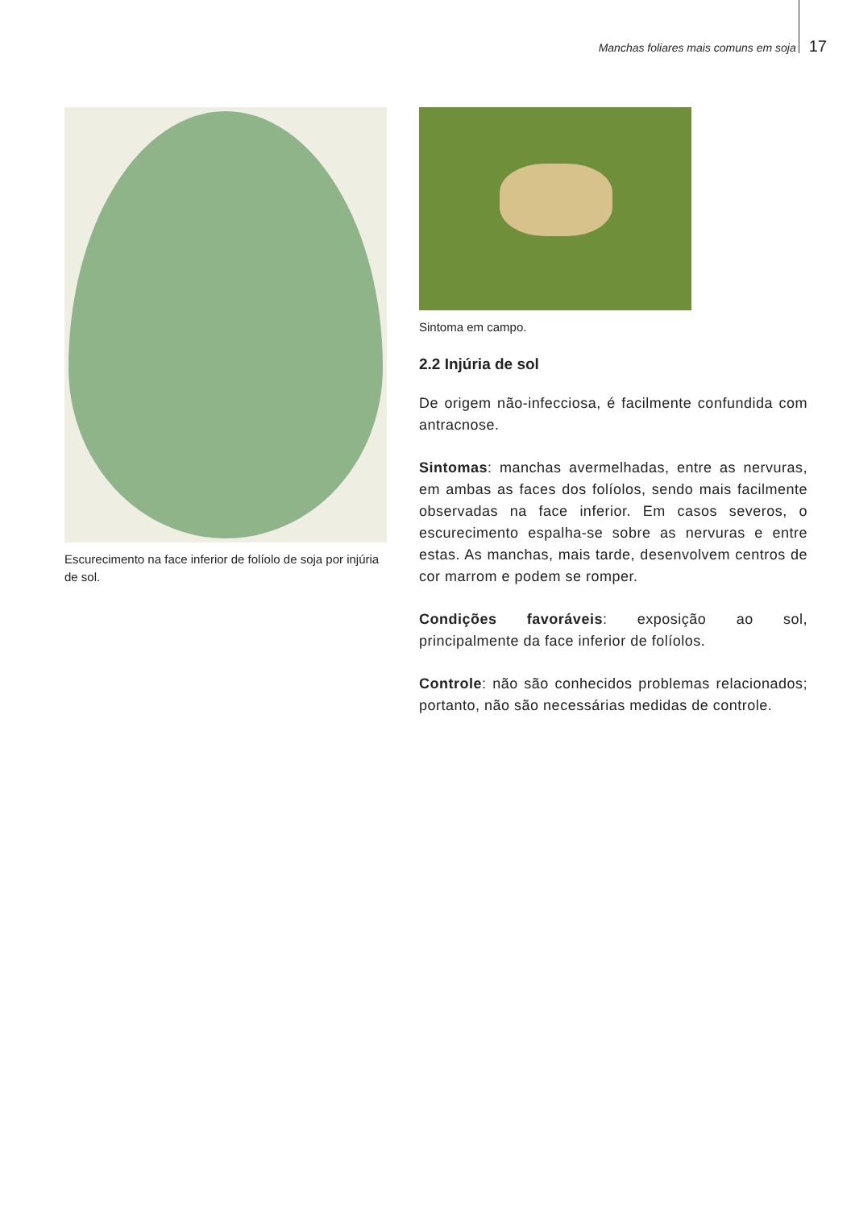Manchas foliares mais comuns em soja 17
Escurecimento na face inferior de folíolo de soja por injúria de sol.
Sintoma em campo.
2.2 Injúria de sol
De origem não-infecciosa, é facilmente confundida com antracnose.
Sintomas: manchas avermelhadas, entre as nervuras, em ambas as faces dos folíolos, sendo mais facilmente observadas na face inferior. Em casos severos, o escurecimento espalha-se sobre as nervuras e entre estas. As manchas, mais tarde, desenvolvem centros de cor marrom e podem se romper.
Condições favoráveis: exposição ao sol, principalmente da face inferior de folíolos.
Controle: não são conhecidos problemas relacionados; portanto, não são necessárias medidas de controle.